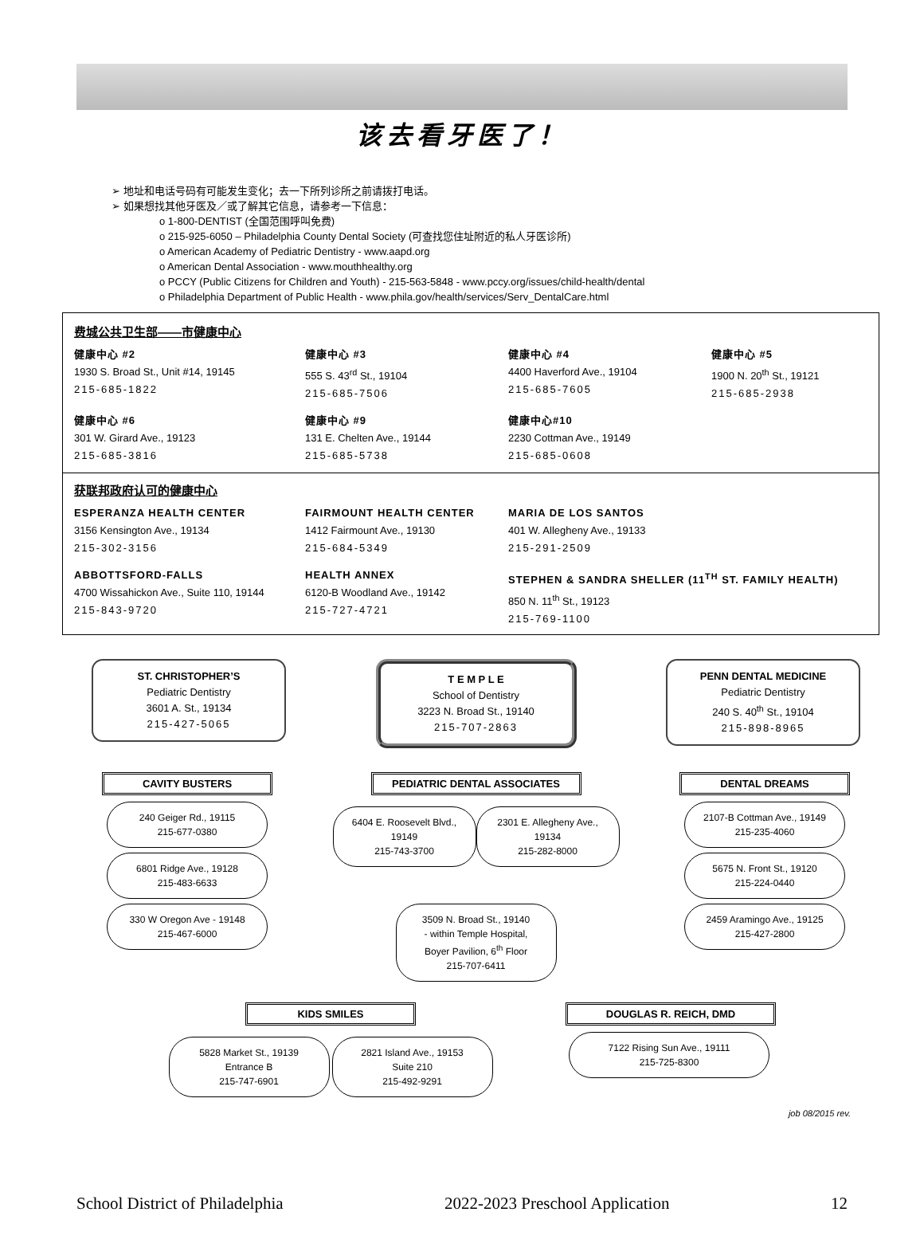该去看牙医了！
➢ 地址和电话号码有可能发生变化；去一下所列诊所之前请拨打电话。
➢ 如果想找其他牙医及／或了解其它信息，请参考一下信息：
o 1-800-DENTIST (全国范围呼叫免费)
o 215-925-6050 – Philadelphia County Dental Society (可查找您住址附近的私人牙医诊所)
o American Academy of Pediatric Dentistry - www.aapd.org
o American Dental Association - www.mouthhealthy.org
o PCCY (Public Citizens for Children and Youth) - 215-563-5848 - www.pccy.org/issues/child-health/dental
o Philadelphia Department of Public Health - www.phila.gov/health/services/Serv_DentalCare.html
费城公共卫生部——市健康中心
健康中心 #2
1930 S. Broad St., Unit #14, 19145
215-685-1822
健康中心 #3
555 S. 43<sup>rd</sup> St., 19104
215-685-7506
健康中心 #4
4400 Haverford Ave., 19104
215-685-7605
健康中心 #5
1900 N. 20<sup>th</sup> St., 19121
215-685-2938
健康中心 #6
301 W. Girard Ave., 19123
215-685-3816
健康中心 #9
131 E. Chelten Ave., 19144
215-685-5738
健康中心#10
2230 Cottman Ave., 19149
215-685-0608
获联邦政府认可的健康中心
ESPERANZA HEALTH CENTER
3156 Kensington Ave., 19134
215-302-3156
FAIRMOUNT HEALTH CENTER
1412 Fairmount Ave., 19130
215-684-5349
MARIA DE LOS SANTOS
401 W. Allegheny Ave., 19133
215-291-2509
ABBOTTSFORD-FALLS
4700 Wissahickon Ave., Suite 110, 19144
215-843-9720
HEALTH ANNEX
6120-B Woodland Ave., 19142
215-727-4721
STEPHEN & SANDRA SHELLER (11<sup>TH</sup> ST. FAMILY HEALTH)
850 N. 11<sup>th</sup> St., 19123
215-769-1100
ST. CHRISTOPHER’S
Pediatric Dentistry
3601 A. St., 19134
215-427-5065
T E M P L E
School of Dentistry
3223 N. Broad St., 19140
215-707-2863
PENN DENTAL MEDICINE
Pediatric Dentistry
240 S. 40<sup>th</sup> St., 19104
215-898-8965
CAVITY BUSTERS
240 Geiger Rd., 19115
215-677-0380
6801 Ridge Ave., 19128
215-483-6633
330 W Oregon Ave - 19148
215-467-6000
PEDIATRIC DENTAL ASSOCIATES
6404 E. Roosevelt Blvd., 19149
215-743-3700
2301 E. Allegheny Ave., 19134
215-282-8000
3509 N. Broad St., 19140
- within Temple Hospital,
Boyer Pavilion, 6<sup>th</sup> Floor
215-707-6411
DENTAL DREAMS
2107-B Cottman Ave., 19149
215-235-4060
5675 N. Front St., 19120
215-224-0440
2459 Aramingo Ave., 19125
215-427-2800
KIDS SMILES
5828 Market St., 19139
Entrance B
215-747-6901
2821 Island Ave., 19153
Suite 210
215-492-9291
DOUGLAS R. REICH, DMD
7122 Rising Sun Ave., 19111
215-725-8300
job 08/2015 rev.
School District of Philadelphia 2022-2023 Preschool Application 12